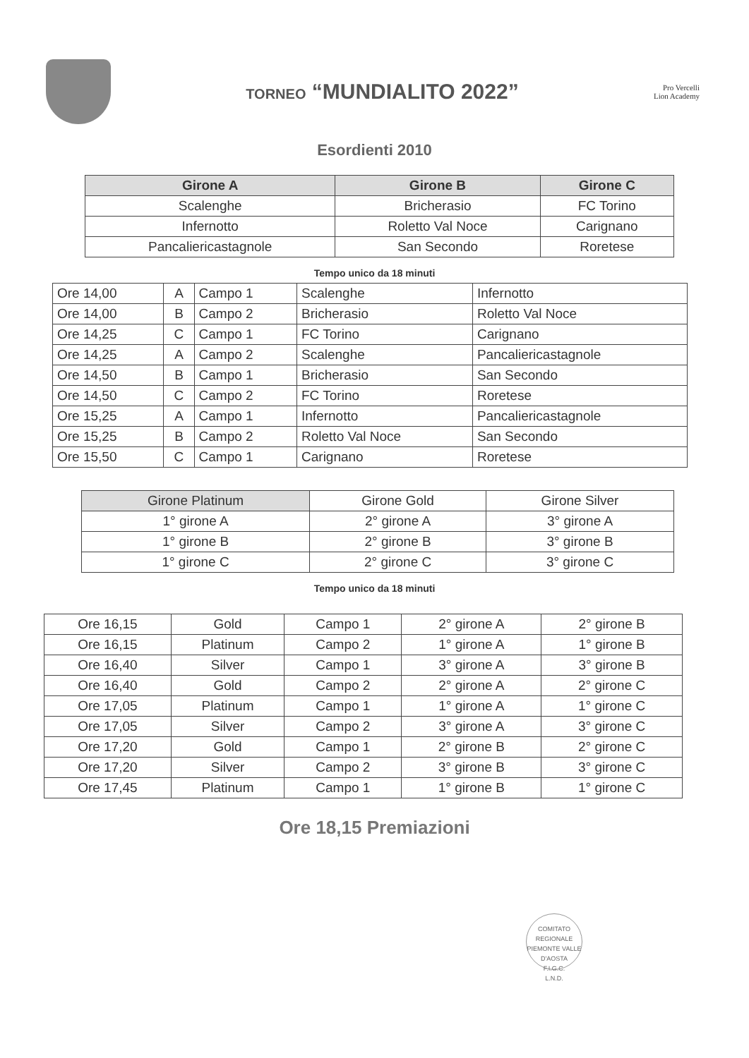TORNEO “MUNDIALITO 2022”
Pro Vercelli
Lion Academy
Esordienti 2010
| Girone A | Girone B | Girone C |
| --- | --- | --- |
| Scalenghe | Bricherasio | FC Torino |
| Infernotto | Roletto Val Noce | Carignano |
| Pancaliericastagnole | San Secondo | Roretese |
Tempo unico da 18 minuti
| Ore 14,00 | A | Campo 1 | Scalenghe | Infernotto |
| Ore 14,00 | B | Campo 2 | Bricherasio | Roletto Val Noce |
| Ore 14,25 | C | Campo 1 | FC Torino | Carignano |
| Ore 14,25 | A | Campo 2 | Scalenghe | Pancaliericastagnole |
| Ore 14,50 | B | Campo 1 | Bricherasio | San Secondo |
| Ore 14,50 | C | Campo 2 | FC Torino | Roretese |
| Ore 15,25 | A | Campo 1 | Infernotto | Pancaliericastagnole |
| Ore 15,25 | B | Campo 2 | Roletto Val Noce | San Secondo |
| Ore 15,50 | C | Campo 1 | Carignano | Roretese |
| Girone Platinum | Girone Gold | Girone Silver |
| 1° girone A | 2° girone A | 3° girone A |
| 1° girone B | 2° girone B | 3° girone B |
| 1° girone C | 2° girone C | 3° girone C |
Tempo unico da 18 minuti
| Ore 16,15 | Gold | Campo 1 | 2° girone A | 2° girone B |
| Ore 16,15 | Platinum | Campo 2 | 1° girone A | 1° girone B |
| Ore 16,40 | Silver | Campo 1 | 3° girone A | 3° girone B |
| Ore 16,40 | Gold | Campo 2 | 2° girone A | 2° girone C |
| Ore 17,05 | Platinum | Campo 1 | 1° girone A | 1° girone C |
| Ore 17,05 | Silver | Campo 2 | 3° girone A | 3° girone C |
| Ore 17,20 | Gold | Campo 1 | 2° girone B | 2° girone C |
| Ore 17,20 | Silver | Campo 2 | 3° girone B | 3° girone C |
| Ore 17,45 | Platinum | Campo 1 | 1° girone B | 1° girone C |
Ore 18,15 Premiazioni
COMITATO REGIONALE PIEMONTE VALLE D'AOSTA
F.I.G.C.
L.N.D.